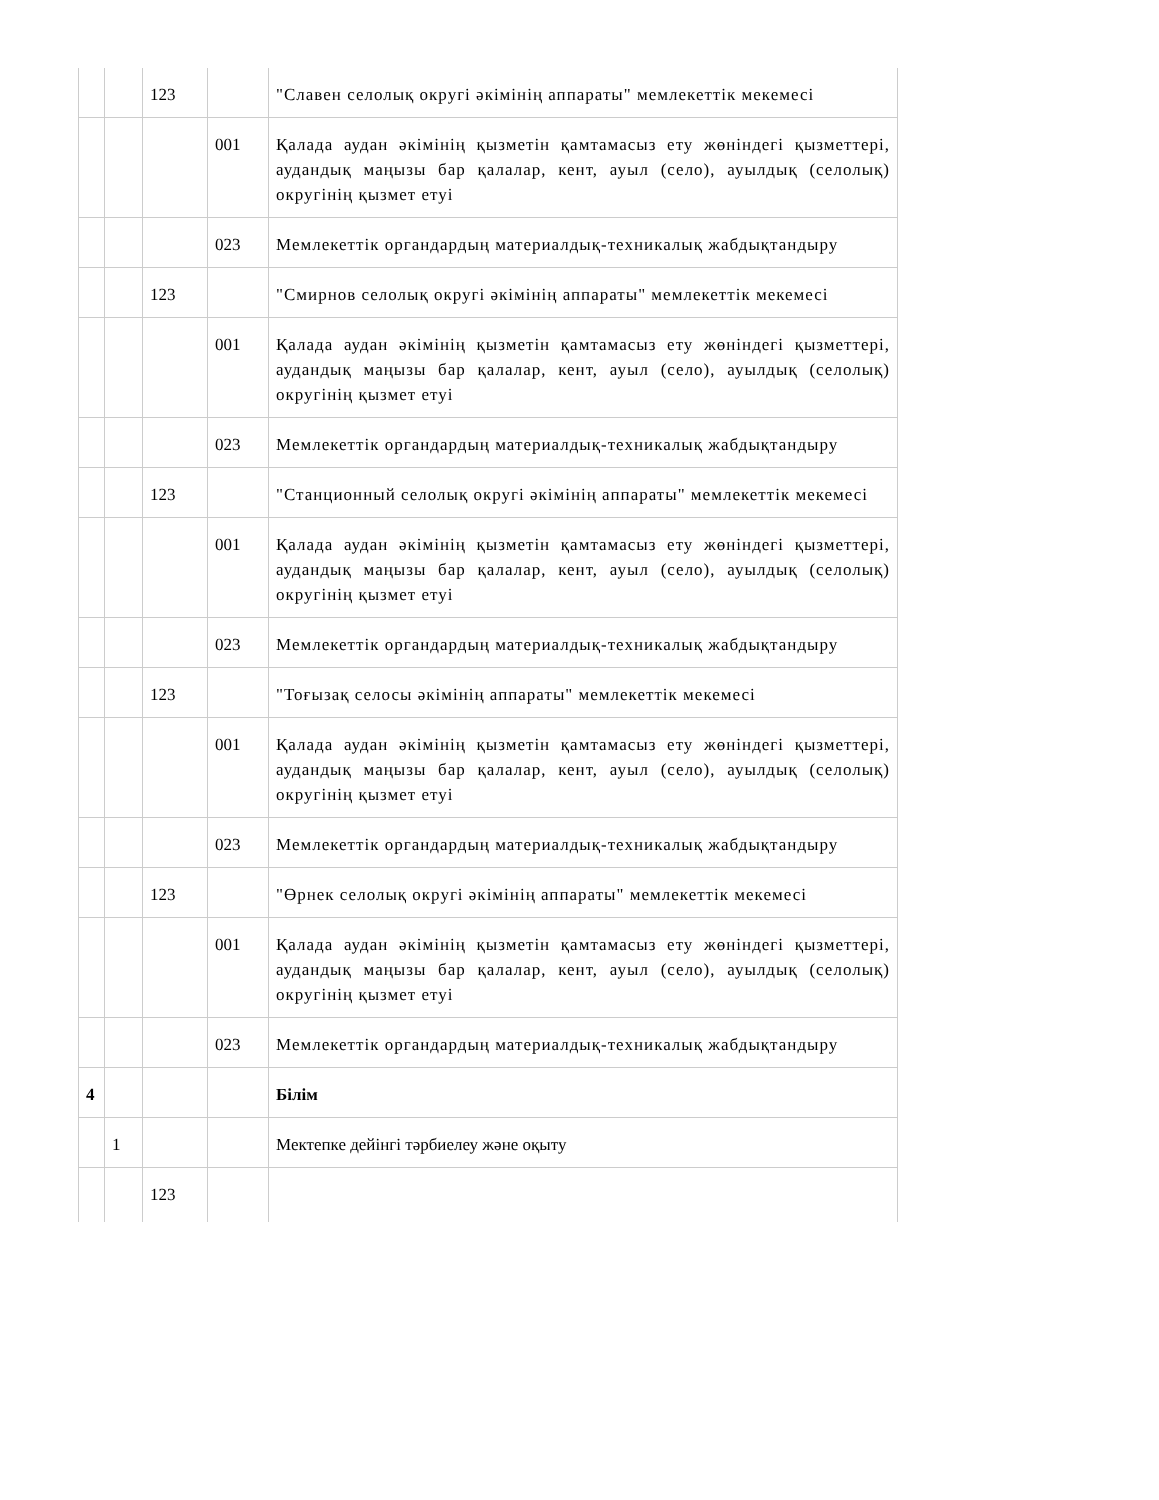| | | 123 | | "Славен селолық округі әкімінің аппараты" мемлекеттік мекемесі |
| | | | 001 | Қалада аудан әкімінің қызметін қамтамасыз ету жөніндегі қызметтері, аудандық маңызы бар қалалар, кент, ауыл (село), ауылдық (селолық) округінің қызмет етуі |
| | | | 023 | Мемлекеттік органдардың материалдық-техникалық жабдықтандыру |
| | | 123 | | "Смирнов селолық округі әкімінің аппараты" мемлекеттік мекемесі |
| | | | 001 | Қалада аудан әкімінің қызметін қамтамасыз ету жөніндегі қызметтері, аудандық маңызы бар қалалар, кент, ауыл (село), ауылдық (селолық) округінің қызмет етуі |
| | | | 023 | Мемлекеттік органдардың материалдық-техникалық жабдықтандыру |
| | | 123 | | "Станционный селолық округі әкімінің аппараты" мемлекеттік мекемесі |
| | | | 001 | Қалада аудан әкімінің қызметін қамтамасыз ету жөніндегі қызметтері, аудандық маңызы бар қалалар, кент, ауыл (село), ауылдық (селолық) округінің қызмет етуі |
| | | | 023 | Мемлекеттік органдардың материалдық-техникалық жабдықтандыру |
| | | 123 | | "Тоғызақ селосы әкімінің аппараты" мемлекеттік мекемесі |
| | | | 001 | Қалада аудан әкімінің қызметін қамтамасыз ету жөніндегі қызметтері, аудандық маңызы бар қалалар, кент, ауыл (село), ауылдық (селолық) округінің қызмет етуі |
| | | | 023 | Мемлекеттік органдардың материалдық-техникалық жабдықтандыру |
| | | 123 | | "Өрнек селолық округі әкімінің аппараты" мемлекеттік мекемесі |
| | | | 001 | Қалада аудан әкімінің қызметін қамтамасыз ету жөніндегі қызметтері, аудандық маңызы бар қалалар, кент, ауыл (село), ауылдық (селолық) округінің қызмет етуі |
| | | | 023 | Мемлекеттік органдардың материалдық-техникалық жабдықтандыру |
| 4 | | | | Білім |
| | 1 | | | Мектепке дейінгі тәрбиелеу және оқыту |
| | | 123 | | |